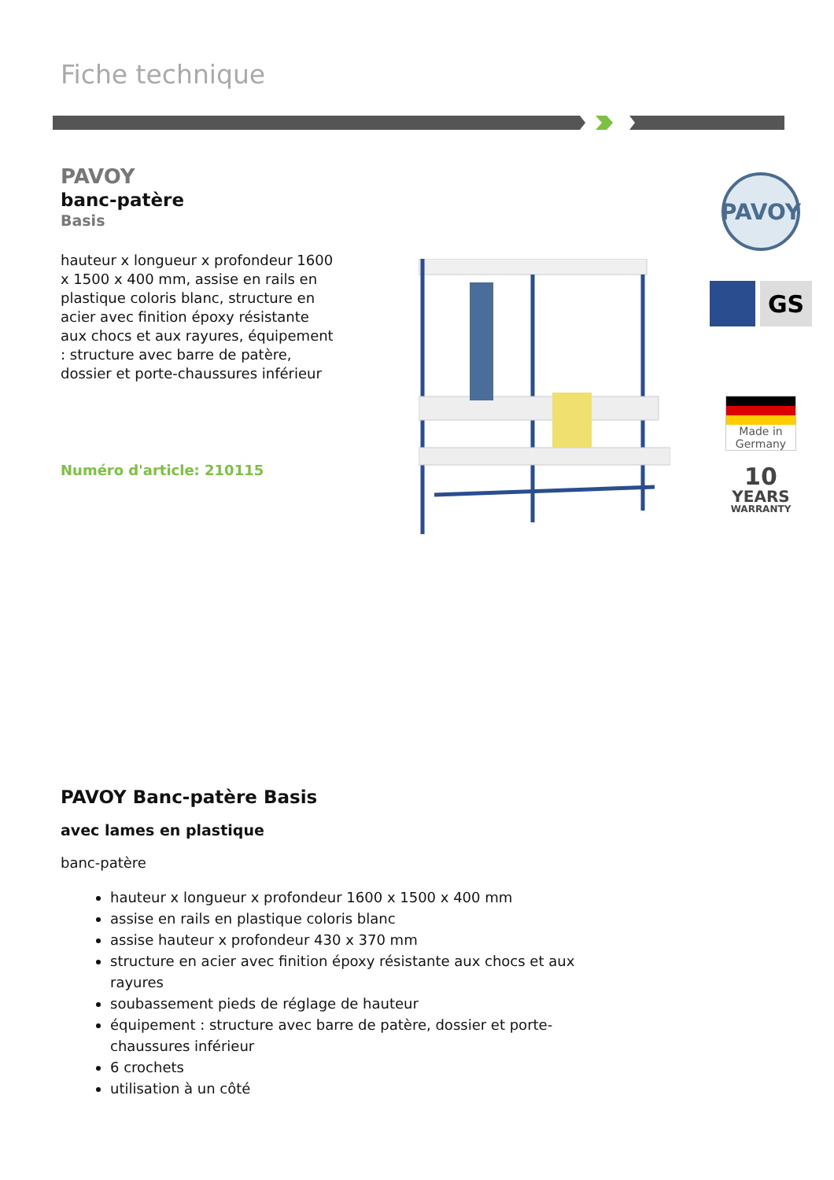Fiche technique
PAVOY
banc-patère
Basis
hauteur x longueur x profondeur 1600 x 1500 x 400 mm, assise en rails en plastique coloris blanc, structure en acier avec finition époxy résistante aux chocs et aux rayures, équipement : structure avec barre de patère, dossier et porte-chaussures inférieur
Numéro d'article: 210115
PAVOY
GS
Made in Germany
10
YEARS
WARRANTY
PAVOY Banc-patère Basis
avec lames en plastique
banc-patère
hauteur x longueur x profondeur 1600 x 1500 x 400 mm
assise en rails en plastique coloris blanc
assise hauteur x profondeur 430 x 370 mm
structure en acier avec finition époxy résistante aux chocs et aux rayures
soubassement pieds de réglage de hauteur
équipement : structure avec barre de patère, dossier et porte-chaussures inférieur
6 crochets
utilisation à un côté